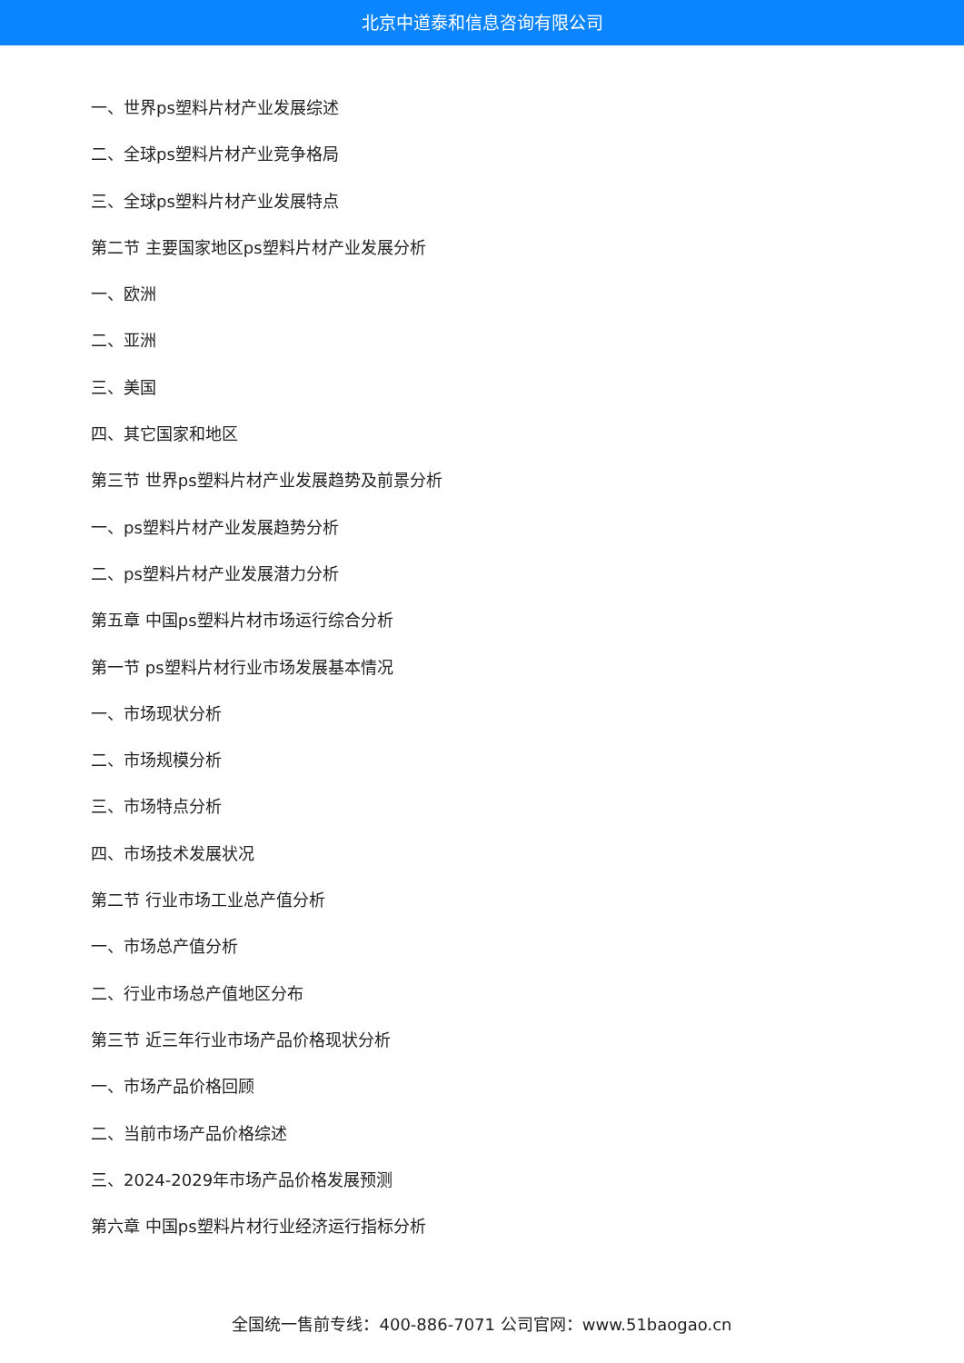北京中道泰和信息咨询有限公司
一、世界ps塑料片材产业发展综述
二、全球ps塑料片材产业竞争格局
三、全球ps塑料片材产业发展特点
第二节 主要国家地区ps塑料片材产业发展分析
一、欧洲
二、亚洲
三、美国
四、其它国家和地区
第三节 世界ps塑料片材产业发展趋势及前景分析
一、ps塑料片材产业发展趋势分析
二、ps塑料片材产业发展潜力分析
第五章 中国ps塑料片材市场运行综合分析
第一节 ps塑料片材行业市场发展基本情况
一、市场现状分析
二、市场规模分析
三、市场特点分析
四、市场技术发展状况
第二节 行业市场工业总产值分析
一、市场总产值分析
二、行业市场总产值地区分布
第三节 近三年行业市场产品价格现状分析
一、市场产品价格回顾
二、当前市场产品价格综述
三、2024-2029年市场产品价格发展预测
第六章 中国ps塑料片材行业经济运行指标分析
全国统一售前专线：400-886-7071 公司官网：www.51baogao.cn